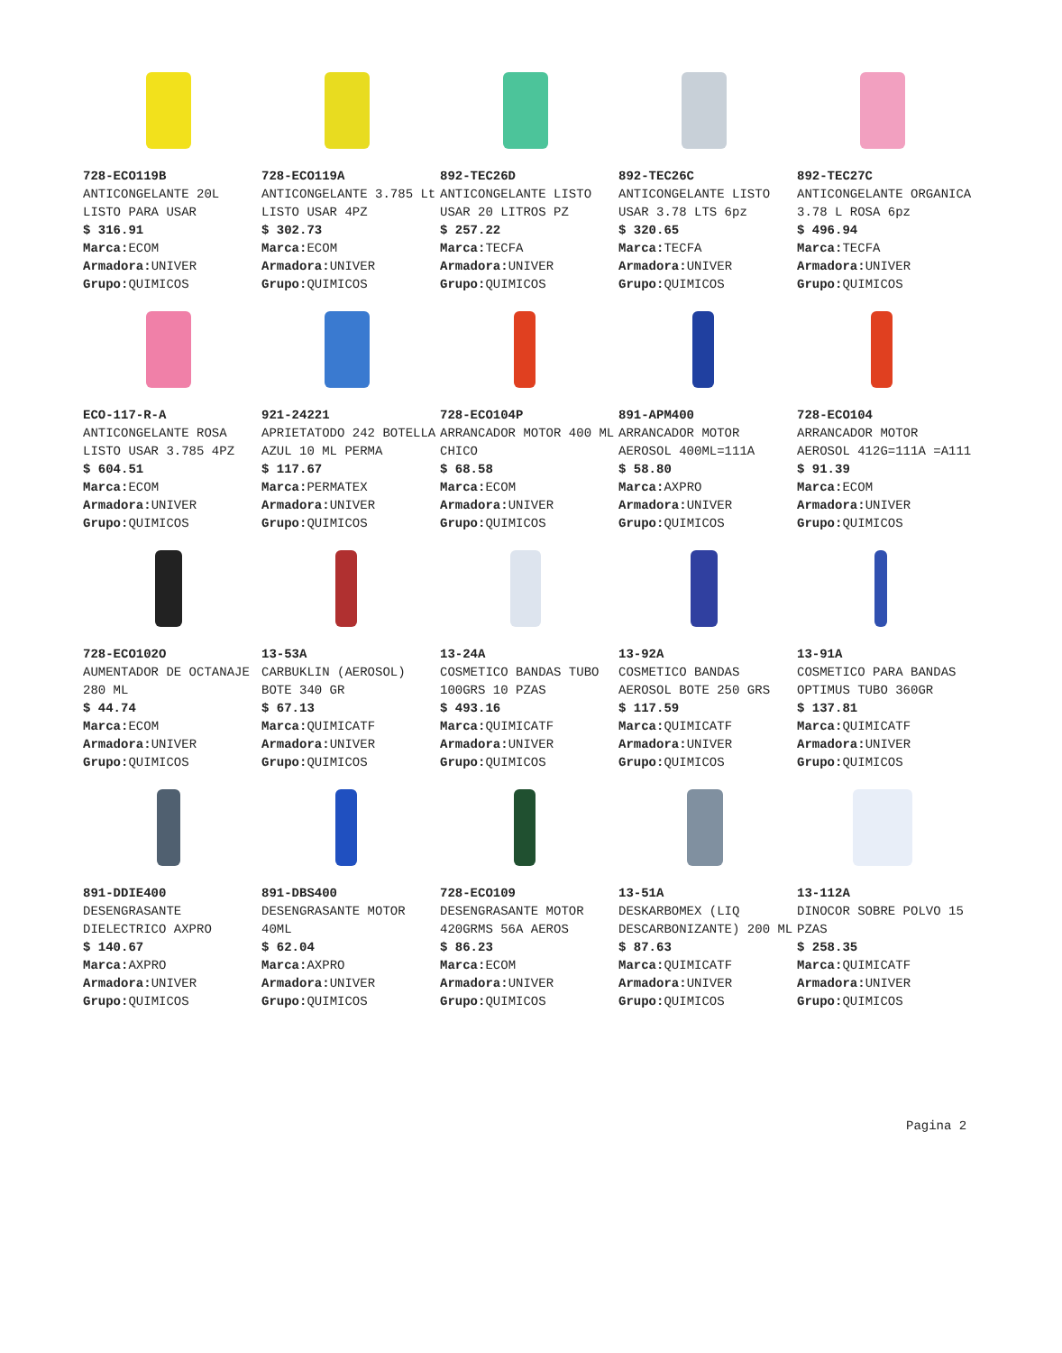| 728-ECO119B ANTICONGELANTE 20L LISTO PARA USAR $ 316.91 Marca: ECOM Armadora: UNIVER Grupo: QUIMICOS | 728-ECO119A ANTICONGELANTE 3.785 Lt LISTO USAR 4PZ $ 302.73 Marca: ECOM Armadora: UNIVER Grupo: QUIMICOS | 892-TEC26D ANTICONGELANTE LISTO USAR 20 LITROS PZ $ 257.22 Marca: TECFA Armadora: UNIVER Grupo: QUIMICOS | 892-TEC26C ANTICONGELANTE LISTO USAR 3.78 LTS 6pz $ 320.65 Marca: TECFA Armadora: UNIVER Grupo: QUIMICOS | 892-TEC27C ANTICONGELANTE ORGANICA 3.78 L ROSA 6pz $ 496.94 Marca: TECFA Armadora: UNIVER Grupo: QUIMICOS |
| ECO-117-R-A ANTICONGELANTE ROSA LISTO USAR 3.785 4PZ $ 604.51 Marca: ECOM Armadora: UNIVER Grupo: QUIMICOS | 921-24221 APRIETATODO 242 BOTELLA AZUL 10 ML PERMA $ 117.67 Marca: PERMATEX Armadora: UNIVER Grupo: QUIMICOS | 728-ECO104P ARRANCADOR MOTOR 400 ML CHICO $ 68.58 Marca: ECOM Armadora: UNIVER Grupo: QUIMICOS | 891-APM400 ARRANCADOR MOTOR AEROSOL 400ML=111A $ 58.80 Marca: AXPRO Armadora: UNIVER Grupo: QUIMICOS | 728-ECO104 ARRANCADOR MOTOR AEROSOL 412G=111A =A111 $ 91.39 Marca: ECOM Armadora: UNIVER Grupo: QUIMICOS |
| 728-ECO102O AUMENTADOR DE OCTANAJE 280 ML $ 44.74 Marca: ECOM Armadora: UNIVER Grupo: QUIMICOS | 13-53A CARBUKLIN (AEROSOL) BOTE 340 GR $ 67.13 Marca: QUIMICATF Armadora: UNIVER Grupo: QUIMICOS | 13-24A COSMETICO BANDAS TUBO 100GRS 10 PZAS $ 493.16 Marca: QUIMICATF Armadora: UNIVER Grupo: QUIMICOS | 13-92A COSMETICO BANDAS AEROSOL BOTE 250 GRS $ 117.59 Marca: QUIMICATF Armadora: UNIVER Grupo: QUIMICOS | 13-91A COSMETICO PARA BANDAS OPTIMUS TUBO 360GR $ 137.81 Marca: QUIMICATF Armadora: UNIVER Grupo: QUIMICOS |
| 891-DDIE400 DESENGRASANTE DIELECTRICO AXPRO $ 140.67 Marca: AXPRO Armadora: UNIVER Grupo: QUIMICOS | 891-DBS400 DESENGRASANTE MOTOR 40ML $ 62.04 Marca: AXPRO Armadora: UNIVER Grupo: QUIMICOS | 728-ECO109 DESENGRASANTE MOTOR 420GRMS 56A AEROS $ 86.23 Marca: ECOM Armadora: UNIVER Grupo: QUIMICOS | 13-51A DESKARBOMEX (LIQ DESCARBONIZANTE) 200 ML $ 87.63 Marca: QUIMICATF Armadora: UNIVER Grupo: QUIMICOS | 13-112A DINOCOR SOBRE POLVO 15 PZAS $ 258.35 Marca: QUIMICATF Armadora: UNIVER Grupo: QUIMICOS |
Pagina 2